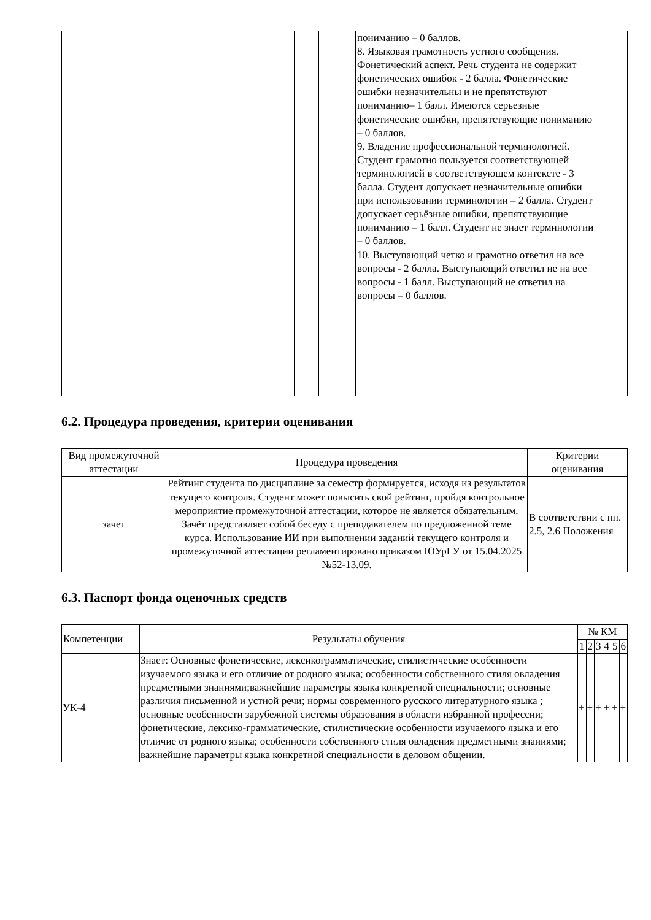| | | | | | | пониманию – 0 баллов. 8. Языковая грамотность устного сообщения. Фонетический аспект. Речь студента не содержит фонетических ошибок - 2 балла. Фонетические ошибки незначительны и не препятствуют пониманию– 1 балл. Имеются серьезные фонетические ошибки, препятствующие пониманию – 0 баллов. 9. Владение профессиональной терминологией. Студент грамотно пользуется соответствующей терминологией в соответствующем контексте - 3 балла. Студент допускает незначительные ошибки при использовании терминологии – 2 балла. Студент допускает серьёзные ошибки, препятствующие пониманию – 1 балл. Студент не знает терминологии – 0 баллов. 10. Выступающий четко и грамотно ответил на все вопросы - 2 балла. Выступающий ответил не на все вопросы - 1 балл. Выступающий не ответил на вопросы – 0 баллов. | |
6.2. Процедура проведения, критерии оценивания
| Вид промежуточной аттестации | Процедура проведения | Критерии оценивания |
| --- | --- | --- |
| зачет | Рейтинг студента по дисциплине за семестр формируется, исходя из результатов текущего контроля. Студент может повысить свой рейтинг, пройдя контрольное мероприятие промежуточной аттестации, которое не является обязательным. Зачёт представляет собой беседу с преподавателем по предложенной теме курса. Использование ИИ при выполнении заданий текущего контроля и промежуточной аттестации регламентировано приказом ЮУрГУ от 15.04.2025 №52-13.09. | В соответствии с пп. 2.5, 2.6 Положения |
6.3. Паспорт фонда оценочных средств
| Компетенции | Результаты обучения | № КМ | | | | | |
| --- | --- | --- | --- | --- | --- | --- | --- |
| | | 1 | 2 | 3 | 4 | 5 | 6 |
| УК-4 | Знает: Основные фонетические, лексикограмматические, стилистические особенности изучаемого языка и его отличие от родного языка; особенности собственного стиля овладения предметными знаниями;важнейшие параметры языка конкретной специальности; основные различия письменной и устной речи; нормы современного русского литературного языка ; основные особенности зарубежной системы образования в области избранной профессии; фонетические, лексико-грамматические, стилистические особенности изучаемого языка и его отличие от родного языка; особенности собственного стиля овладения предметными знаниями; важнейшие параметры языка конкретной специальности в деловом общении. | + | + | + | + | + | + |